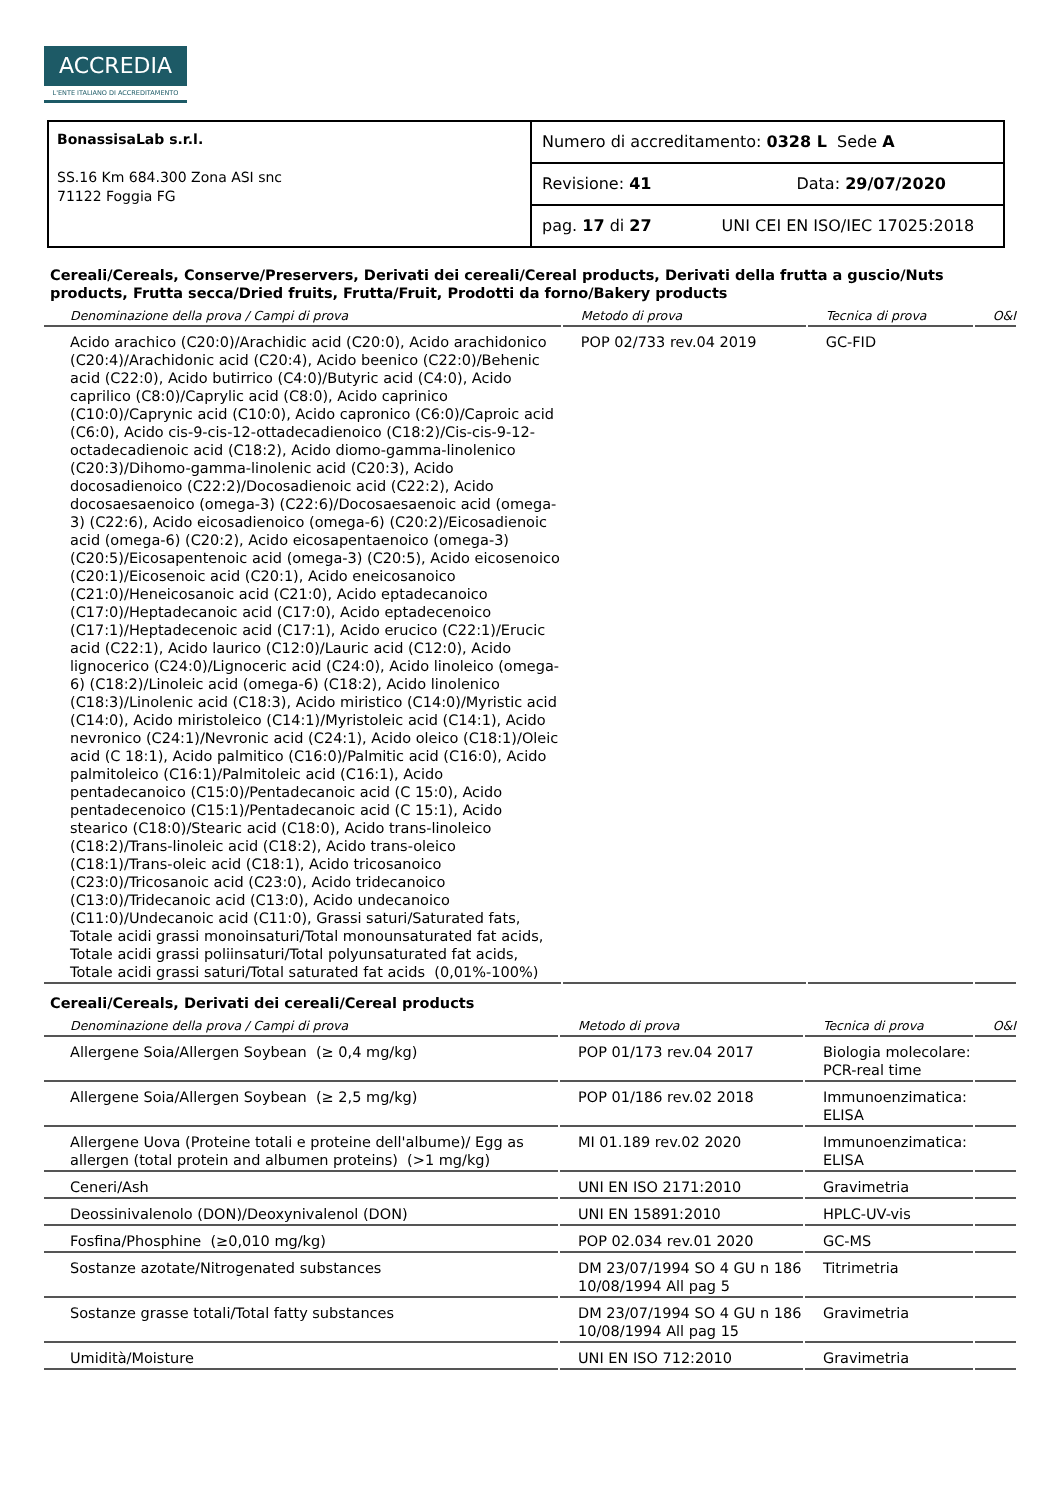ACCREDIA
L'ENTE ITALIANO DI ACCREDITAMENTO
| BonassisaLab s.r.l. SS.16 Km 684.300 Zona ASI snc 71122 Foggia FG | Numero di accreditamento: 0328 L Sede A |
| | Revisione: 41 Data: 29/07/2020 |
| | pag. 17 di 27 UNI CEI EN ISO/IEC 17025:2018 |
Cereali/Cereals, Conserve/Preservers, Derivati dei cereali/Cereal products, Derivati della frutta a guscio/Nuts products, Frutta secca/Dried fruits, Frutta/Fruit, Prodotti da forno/Bakery products
| Denominazione della prova / Campi di prova | Metodo di prova | Tecnica di prova | O&I |
| --- | --- | --- | --- |
| Acido arachico (C20:0)/Arachidic acid (C20:0), Acido arachidonico (C20:4)/Arachidonic acid (C20:4), Acido beenico (C22:0)/Behenic acid (C22:0), Acido butirrico (C4:0)/Butyric acid (C4:0), Acido caprilico (C8:0)/Caprylic acid (C8:0), Acido caprinico (C10:0)/Caprynic acid (C10:0), Acido capronico (C6:0)/Caproic acid (C6:0), Acido cis-9-cis-12-ottadecadienoico (C18:2)/Cis-cis-9-12-octadecadienoic acid (C18:2), Acido diomo-gamma-linolenico (C20:3)/Dihomo-gamma-linolenic acid (C20:3), Acido docosadienoico (C22:2)/Docosadienoic acid (C22:2), Acido docosaesaenoico (omega-3) (C22:6)/Docosaesaenoic acid (omega-3) (C22:6), Acido eicosadienoico (omega-6) (C20:2)/Eicosadienoic acid (omega-6) (C20:2), Acido eicosapentaenoico (omega-3) (C20:5)/Eicosapentenoic acid (omega-3) (C20:5), Acido eicosenoico (C20:1)/Eicosenoic acid (C20:1), Acido eneicosanoico (C21:0)/Heneicosanoic acid (C21:0), Acido eptadecanoico (C17:0)/Heptadecanoic acid (C17:0), Acido eptadecenoico (C17:1)/Heptadecenoic acid (C17:1), Acido erucico (C22:1)/Erucic acid (C22:1), Acido laurico (C12:0)/Lauric acid (C12:0), Acido lignocerico (C24:0)/Lignoceric acid (C24:0), Acido linoleico (omega-6) (C18:2)/Linoleic acid (omega-6) (C18:2), Acido linolenico (C18:3)/Linolenic acid (C18:3), Acido miristico (C14:0)/Myristic acid (C14:0), Acido miristoleico (C14:1)/Myristoleic acid (C14:1), Acido nevronico (C24:1)/Nevronic acid (C24:1), Acido oleico (C18:1)/Oleic acid (C 18:1), Acido palmitico (C16:0)/Palmitic acid (C16:0), Acido palmitoleico (C16:1)/Palmitoleic acid (C16:1), Acido pentadecanoico (C15:0)/Pentadecanoic acid (C 15:0), Acido pentadecenoico (C15:1)/Pentadecanoic acid (C 15:1), Acido stearico (C18:0)/Stearic acid (C18:0), Acido trans-linoleico (C18:2)/Trans-linoleic acid (C18:2), Acido trans-oleico (C18:1)/Trans-oleic acid (C18:1), Acido tricosanoico (C23:0)/Tricosanoic acid (C23:0), Acido tridecanoico (C13:0)/Tridecanoic acid (C13:0), Acido undecanoico (C11:0)/Undecanoic acid (C11:0), Grassi saturi/Saturated fats, Totale acidi grassi monoinsaturi/Total monounsaturated fat acids, Totale acidi grassi poliinsaturi/Total polyunsaturated fat acids, Totale acidi grassi saturi/Total saturated fat acids (0,01%-100%) | POP 02/733 rev.04 2019 | GC-FID | |
Cereali/Cereals, Derivati dei cereali/Cereal products
| Denominazione della prova / Campi di prova | Metodo di prova | Tecnica di prova | O&I |
| --- | --- | --- | --- |
| Allergene Soia/Allergen Soybean (≥ 0,4 mg/kg) | POP 01/173 rev.04 2017 | Biologia molecolare: PCR-real time | |
| Allergene Soia/Allergen Soybean (≥ 2,5 mg/kg) | POP 01/186 rev.02 2018 | Immunoenzimatica: ELISA | |
| Allergene Uova (Proteine totali e proteine dell'albume)/ Egg as allergen (total protein and albumen proteins) (>1 mg/kg) | MI 01.189 rev.02 2020 | Immunoenzimatica: ELISA | |
| Ceneri/Ash | UNI EN ISO 2171:2010 | Gravimetria | |
| Deossinivalenolo (DON)/Deoxynivalenol (DON) | UNI EN 15891:2010 | HPLC-UV-vis | |
| Fosfina/Phosphine (≥0,010 mg/kg) | POP 02.034 rev.01 2020 | GC-MS | |
| Sostanze azotate/Nitrogenated substances | DM 23/07/1994 SO 4 GU n 186 10/08/1994 All pag 5 | Titrimetria | |
| Sostanze grasse totali/Total fatty substances | DM 23/07/1994 SO 4 GU n 186 10/08/1994 All pag 15 | Gravimetria | |
| Umidità/Moisture | UNI EN ISO 712:2010 | Gravimetria | |